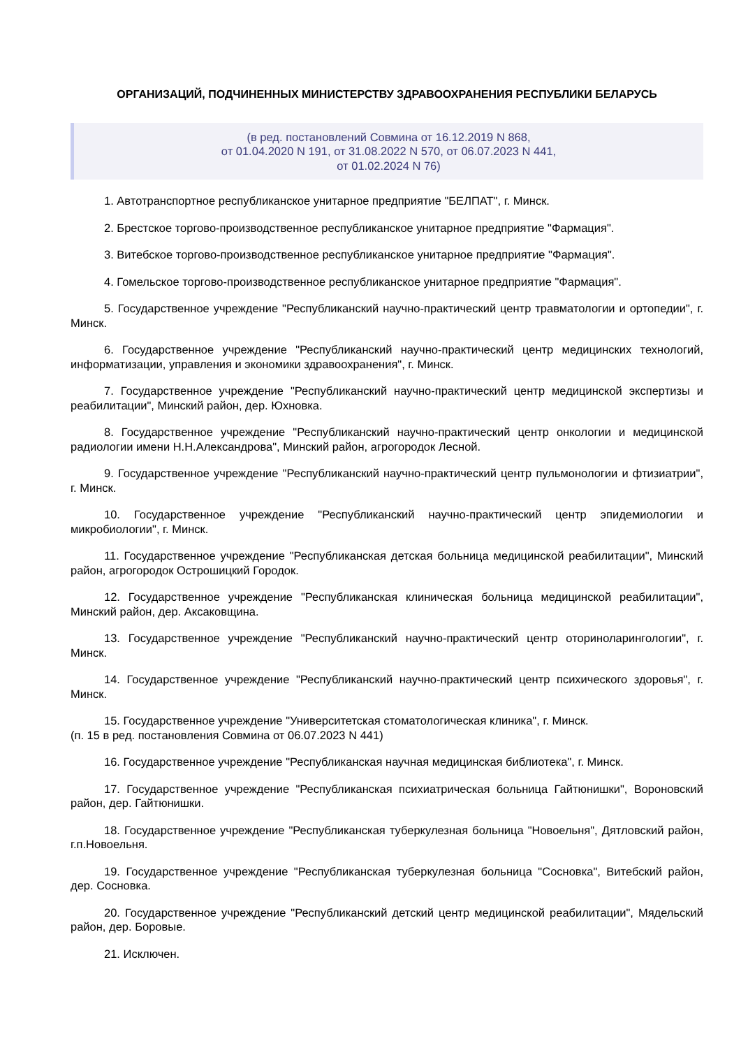ОРГАНИЗАЦИЙ, ПОДЧИНЕННЫХ МИНИСТЕРСТВУ ЗДРАВООХРАНЕНИЯ РЕСПУБЛИКИ БЕЛАРУСЬ
(в ред. постановлений Совмина от 16.12.2019 N 868,
от 01.04.2020 N 191, от 31.08.2022 N 570, от 06.07.2023 N 441,
от 01.02.2024 N 76)
1. Автотранспортное республиканское унитарное предприятие "БЕЛПАТ", г. Минск.
2. Брестское торгово-производственное республиканское унитарное предприятие "Фармация".
3. Витебское торгово-производственное республиканское унитарное предприятие "Фармация".
4. Гомельское торгово-производственное республиканское унитарное предприятие "Фармация".
5. Государственное учреждение "Республиканский научно-практический центр травматологии и ортопедии", г. Минск.
6. Государственное учреждение "Республиканский научно-практический центр медицинских технологий, информатизации, управления и экономики здравоохранения", г. Минск.
7. Государственное учреждение "Республиканский научно-практический центр медицинской экспертизы и реабилитации", Минский район, дер. Юхновка.
8. Государственное учреждение "Республиканский научно-практический центр онкологии и медицинской радиологии имени Н.Н.Александрова", Минский район, агрогородок Лесной.
9. Государственное учреждение "Республиканский научно-практический центр пульмонологии и фтизиатрии", г. Минск.
10. Государственное учреждение "Республиканский научно-практический центр эпидемиологии и микробиологии", г. Минск.
11. Государственное учреждение "Республиканская детская больница медицинской реабилитации", Минский район, агрогородок Острошицкий Городок.
12. Государственное учреждение "Республиканская клиническая больница медицинской реабилитации", Минский район, дер. Аксаковщина.
13. Государственное учреждение "Республиканский научно-практический центр оториноларингологии", г. Минск.
14. Государственное учреждение "Республиканский научно-практический центр психического здоровья", г. Минск.
15. Государственное учреждение "Университетская стоматологическая клиника", г. Минск.
(п. 15 в ред. постановления Совмина от 06.07.2023 N 441)
16. Государственное учреждение "Республиканская научная медицинская библиотека", г. Минск.
17. Государственное учреждение "Республиканская психиатрическая больница Гайтюнишки", Вороновский район, дер. Гайтюнишки.
18. Государственное учреждение "Республиканская туберкулезная больница "Новоельня", Дятловский район, г.п.Новоельня.
19. Государственное учреждение "Республиканская туберкулезная больница "Сосновка", Витебский район, дер. Сосновка.
20. Государственное учреждение "Республиканский детский центр медицинской реабилитации", Мядельский район, дер. Боровые.
21. Исключен.